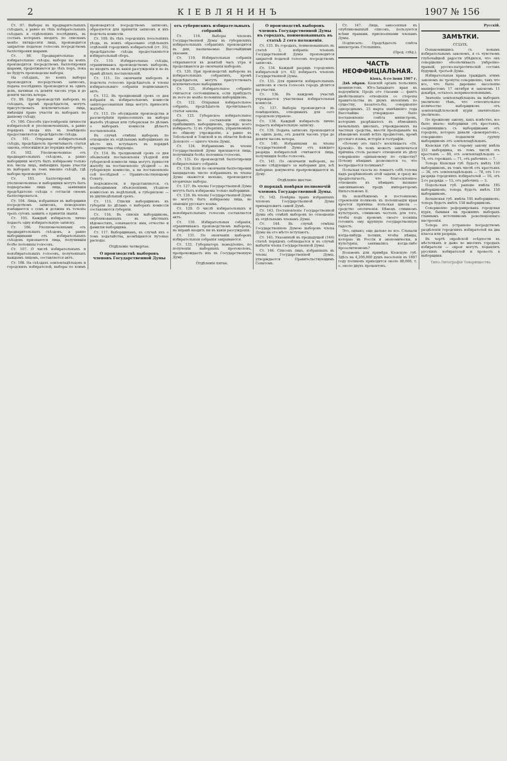2 КІЕВЛЯНИНЪ 1907 № 156
Ст. 97. Выборы въ предварительныхъ съѣздахъ, а равно въ тѣхъ избирательныхъ съѣздахъ и отдѣленіяхъ послѣднихъ, въ составъ которыхъ входятъ по спискамъ менѣе пятидесяти лицъ, производятся закрытою подачею голосовъ посредствомъ баллотировки шарами.
Ст. 98. Предварительные и избирательные съѣзды, выборы на коихъ производятся посредствомъ баллотировки шарами, продолжаются до тѣхъ поръ, пока не будутъ произведены выборы.
На съѣздахъ, по конхъ выборы производятся посредствомъ записокъ, подача послѣднихъ производится въ одинъ день, начиная съ девяти часовъ утра и до девяти часовъ вечера.
Ст. 99. При производствѣ выборовъ въ съѣздахъ, кромѣ предсѣдателя, могутъ присутствовать исключительно лица, имѣющія право участія въ выборахъ по данному съѣзду.
Ст. 100. Способъ удостовѣренія личности избирателей и уполномоченныхъ, а равно порядокъ входа ихъ въ помѣщеніе предоставляется предсѣдателю съѣзда.
Ст. 101. Открывая избирательный съѣздъ, предсѣдатель прочитываетъ статьи закона, относящіяся до порядка выборовъ.
Ст. 102. Уполномоченные отъ предварительныхъ съѣздовъ, а равно выборщики могутъ быть избираемы только изъ числа лицъ, имѣющихъ право участія въ выборахъ въ томъ именно съѣздѣ, гдѣ выборы производятся.
Ст. 103. Баллотировкѣ въ уполномоченные и выборщики могутъ быть подвергаемы лишь лица, заявившія предсѣдателю съѣзда о согласіи своемъ баллотироваться.
Ст. 104. Лица, избранныя въ выборщики посредствомъ записокъ, немедленно извѣщаются о семъ и должны въ теченіе трехъ сутокъ заявить о принятіи званія.
Ст. 105. Каждый избиратель лично подаетъ одну избирательную записку.
Ст. 106. Уполномоченными отъ предварительныхъ съѣздовъ, а равно выборщиками отъ избирательныхъ съѣздовъ признаются лица, получившія болѣе половины голосовъ.
Ст. 107. О числѣ избирательныхъ и неизбирательныхъ голосовъ, полученныхъ каждымъ лицомъ, составляется актъ.
Ст. 108. На съѣздахъ землевладѣльцевъ и городскихъ избирателей, выборы по коимъ производятся посредствомъ записокъ, образуются для принятія записокъ и ихъ подсчета комиссіи.
Ст. 109. Въ тѣхъ городскихъ поселеніяхъ уѣзда, въ коихъ образовано отдѣльныхъ отдѣленій городскихъ избирателей (ст. 35), предсѣдателю съѣзда предоставляется избирательный сборъ.
Ст. 110. Избирательные съѣзды, ограничиваясь производствомъ выборовъ, не входятъ ни въ какія разсужденія и не въ правѣ дѣлать постановленій.
Ст. 111. По окончаніи выборовъ и подсчета голосовъ предсѣдатель и члены избирательнаго собранія подписываютъ актъ.
Ст. 112. Въ трехдневный срокъ со дня избранія въ избирательномъ комиссіи заинтересованныя лица могутъ приносить жалобы.
Ст. 113. По обсужденіи производства и разсмотрѣніи принесенныхъ на выборы жалобъ уѣздная или губернская по дѣламъ о выборахъ комиссія дѣлаетъ постановленія.
Въ случаѣ отмѣны выборовъ по отношенію къ отдѣльнымъ выборщикамъ на мѣсто ихъ вступаютъ въ порядкѣ старшинства слѣдующіе.
Ст. 114. Въ трехдневный срокъ со дня объявленія постановленія уѣздной или губернской комиссіи лица могутъ принести жалобу на постановленіе уѣздной — въ губернскую комиссію, а на постановленіе сей послѣдней — Правительствующему Сенату.
подлежности, и представляется, съ необходимыми объясненіями, уѣздною комиссіею въ недѣльный, а губернскою — въ двухнедѣльный срокъ.
Ст. 115. Списки выборщиковъ въ губерніи по дѣламъ о выборахъ комиссія составляются губерніи.
Ст. 116. Въ списки выборщиковъ, опубликованныхъ въ мѣстныхъ вѣдомостяхъ, означаются: имя, отчество и фамилія выборщика.
Ст. 117. Выборщикамъ, въ случаѣ ихъ о томъ ходатайства, возмѣщаются путевые расходы.
Отдѣленіе четвертое.
О производствѣ выборовъ членовъ Государственной Думы отъ губернскихъ избирательныхъ собраній.
Ст. 118. Выборы членовъ Государственной Думы въ губернскихъ избирательныхъ собраніяхъ производятся въ дни, назначаемые Высочайшими указами.
Ст. 119. Избирательныя собранія открываются въ девятый часъ утра и продолжаются до окончанія выборовъ.
Ст. 120. При производствѣ выборовъ въ избирательныхъ собраніяхъ, кромѣ предсѣдателя, могутъ присутствовать исключительно выборщики.
Ст. 121. Избирательное собраніе считается состоявшимся, если прибудетъ въ него не менѣе половины выборщиковъ.
Ст. 122. Открывая избирательное собраніе, предсѣдатель прочитываетъ статьи закона.
Ст. 123. Губернское избирательное собраніе, по составленіи списка прибывшихъ выборщиковъ, прежде всего избираетъ: 1) въ губерніяхъ, управляемыхъ по общему учрежденію, а равно въ Тобольской и Томской и въ области Войска Донского — одного члена Думы.
Ст. 124. Избраннымъ въ члены Государственной Думы признаются лица, получившія болѣе половины голосовъ.
Ст. 125. По производствѣ баллотировки избирательнаго собранія.
Ст. 126. Если по окончаніи баллотировки кандидатовъ число избранныхъ въ члены Думы окажется меньше, производятся вторичные выборы.
Ст. 127. Въ члены Государственной Думы могутъ быть избираемы только выборщики.
Ст. 128. Въ члены Государственной Думы не могутъ быть избираемы лица, не знающія русскаго языка.
Ст. 129. О числѣ избирательныхъ и неизбирательныхъ голосовъ составляется актъ.
Ст. 130. Избирательныя собранія, ограничиваясь производствомъ выборовъ, не вправѣ входить ни въ какія разсужденія.
Ст. 131. По окончаніи выборовъ избирательныя собранія закрываются.
Ст. 132. Губернаторъ немедленно, по полученіи выборныхъ протоколовъ, препровождаетъ ихъ въ Государственную Думу.
Отдѣленіе пятое.
О производствѣ выборовъ членовъ Государственной Думы въ городахъ, поименованныхъ въ статьѣ 2 сего положенія.
Ст. 133. Въ городахъ, поименованныхъ въ статьѣ 2, избраніе членовъ Государственной Думы производится закрытой подачей голосовъ посредствомъ записокъ.
Ст. 134. Каждый разрядъ городскихъ избирателей (ст. 42) избираетъ членовъ Государственной Думы.
Ст. 135. Для принятія избирательныхъ записокъ и счета голосовъ городъ дѣлится на участки.
Ст. 136. Въ каждомъ участкѣ учреждается участковая избирательная комиссія.
Ст. 137. Выборы производятся въ помѣщеніяхъ, отводимыхъ для сего городскою управою.
Ст. 138. Каждый избиратель лично подаетъ избирательную записку.
Ст. 139. Подача записокъ производится въ одинъ день, отъ девяти часовъ утра до девяти часовъ вечера.
Ст. 140. Избранными въ члены Государственной Думы отъ каждаго разряда избирателей считаются лица, получившія болѣе голосовъ.
Ст. 141. По окончаніи выборовъ, не позже слѣдующаго за выборами дня, всѣ выборные документы препровождаются въ Думу.
Отдѣленіе шестое.
О порядкѣ повѣрки полномочій членовъ Государственной Думы.
Ст. 142. Повѣрка правъ избранныхъ членовъ Государственной Думы принадлежитъ самой Думѣ.
Ст. 143. Постановленіе Государственной Думы объ отмѣнѣ выборовъ по отношенію къ отдѣльнымъ членамъ Думы.
Ст. 144. Въ случаѣ отмѣны Государственною Думою выборовъ члена Думы на его мѣсто вступаютъ.
Ст. 145. Указанный въ предыдущей (144) статьѣ порядокъ соблюдается и въ случаѣ выбытія члена Государственной Думы.
Ст. 146. Списокъ лицъ, избранныхъ въ члены Государственной Думы, утверждается Правительствующимъ Сенатомъ.
Ст. 147. Лица, занесенныя въ опубликованный списокъ, пользуются всѣми правами, присвоенными членамъ Думы.
Подписалъ: Предсѣдатель совѣта министровъ Столыпинъ.
(Прод. слѣд.).
ЧАСТЬ НЕОФФИЦІАЛЬНАЯ.
Кіевъ, 6-го іюня 1907 г.
Двѣ мѣрки. Кіевскій органъ польскихъ шовинистовъ Юго-Западнаго края въ недоумѣніи. Предъ его глазами — фактъ двойственнаго отношенія со стороны правительства къ двумъ явленіямъ по существу, казалось-бы, совершенно однороднымъ. 23 марта нынѣшняго года Высочайше утверждено было постановленіе совѣта министровъ, которымъ разрѣшалось въ нѣмецкихъ начальныхъ школахъ, учреждаемыхъ на частныя средства, ввести преподаваніе на нѣмецкомъ языкѣ всѣхъ предметовъ, кромѣ русскаго языка, исторіи и географіи.
«Почему это такъ?» восклицаетъ «Dz. Kjowski». Въ чемъ можетъ заключаться причина столь разнаго отношенія къ дѣлу совершенно одинаковому по существу? Почему нѣмцамъ дозволяется то, что воспрещается полякамъ?
Польская газета не ломаетъ себѣ головы надъ разрѣшеніемъ этой задачи, и сразу же предполагаетъ, что благосклонное отношеніе къ нѣмцамъ вызвано заискиваніемъ предъ императоромъ Вильгельмомъ II.
Въ неизбѣжномъ и постоянномъ стремленіи поляковъ къ полонизаціи края кроется причина: польская школа — средство ополяченія. Нѣмецъ слишкомъ культуренъ, слишкомъ честенъ для того, чтобы подъ кровомъ своего хозяина готовить ему крупную государственную гадость.
Это, однако, еще далеко не все. Слыхали когда-нибудь поляки, чтобы нѣмцы, которые въ Россіи и экономически, и культурны, занимались когда-либо прозелитизмомъ?
Возьмемъ для примѣра Кіевскую губ. Здѣсь на 4,200,000 душъ населенія въ 1897 году поляковъ приходится около 80,000, т. е. около двухъ процентовъ.
Русскій.
ЗАМѢТКИ.
CCLVIX.
Ознакомившись съ новымъ избирательнымъ закономъ, я съ чувствомъ глубочайшей радости убѣдился, что онъ совершенно обезпечиваетъ умѣренно-правый, русско-патріотическій составъ будущей, третьей Думы.
Избирательныя права гражданъ этимъ закономъ не тронуты совершенно, такъ что все, что было даровано населенію манифестомъ 17 октября и закономъ 11 декабря, осталось неприкосновеннымъ.
Значеніе землевладѣльцевъ на выборахъ увеличено тѣмъ, что относительное количество выборщиковъ отъ землевладѣльческой куріи значительно увеличено.
По прежнему закону, какъ извѣстно, все было иначе: выборщики отъ крестьянъ, соединившись съ выборщиками отъ городовъ, которые давали «демократовъ», совершенно подавляли группу выборщиковъ отъ землевладѣльцевъ.
Кіевская губ. по старому закону имѣла 232 выборщика, въ томъ числѣ отъ крестьянъ — 80, отъ землевладѣльцевъ — 74, отъ горожанъ — 71, отъ рабочихъ — 7.
Теперь Кіевская губ. будетъ имѣть 150 выборщиковъ, въ томъ числѣ отъ крестьянъ — 36, отъ землевладѣльцевъ — 78, отъ 1-го разряда городскихъ избирателей — 16, отъ 2-го разряда — 15, отъ рабочихъ — 5.
Подольская губ. раньше имѣла 195 выборщиковъ; теперь будетъ имѣть 150 выборщиковъ.
Волынская губ. имѣла 195 выборщиковъ; теперь будетъ имѣть 158 выборщиковъ.
Совершенно реформирована городская курія, бывшая на прежнихъ выборахъ главнымъ источникомъ революціоннаго настроенія.
Теперь это устранено посредствомъ раздѣленія городскихъ избирателей на два класса или разряда.
Въ чертѣ еврейской осѣдлости въ мѣстечкахъ и даже во многихъ городахъ избиратели — евреи могутъ подавлять русскихъ избирателей и провесть в выборщики.
Типо-Литографія Товарищества